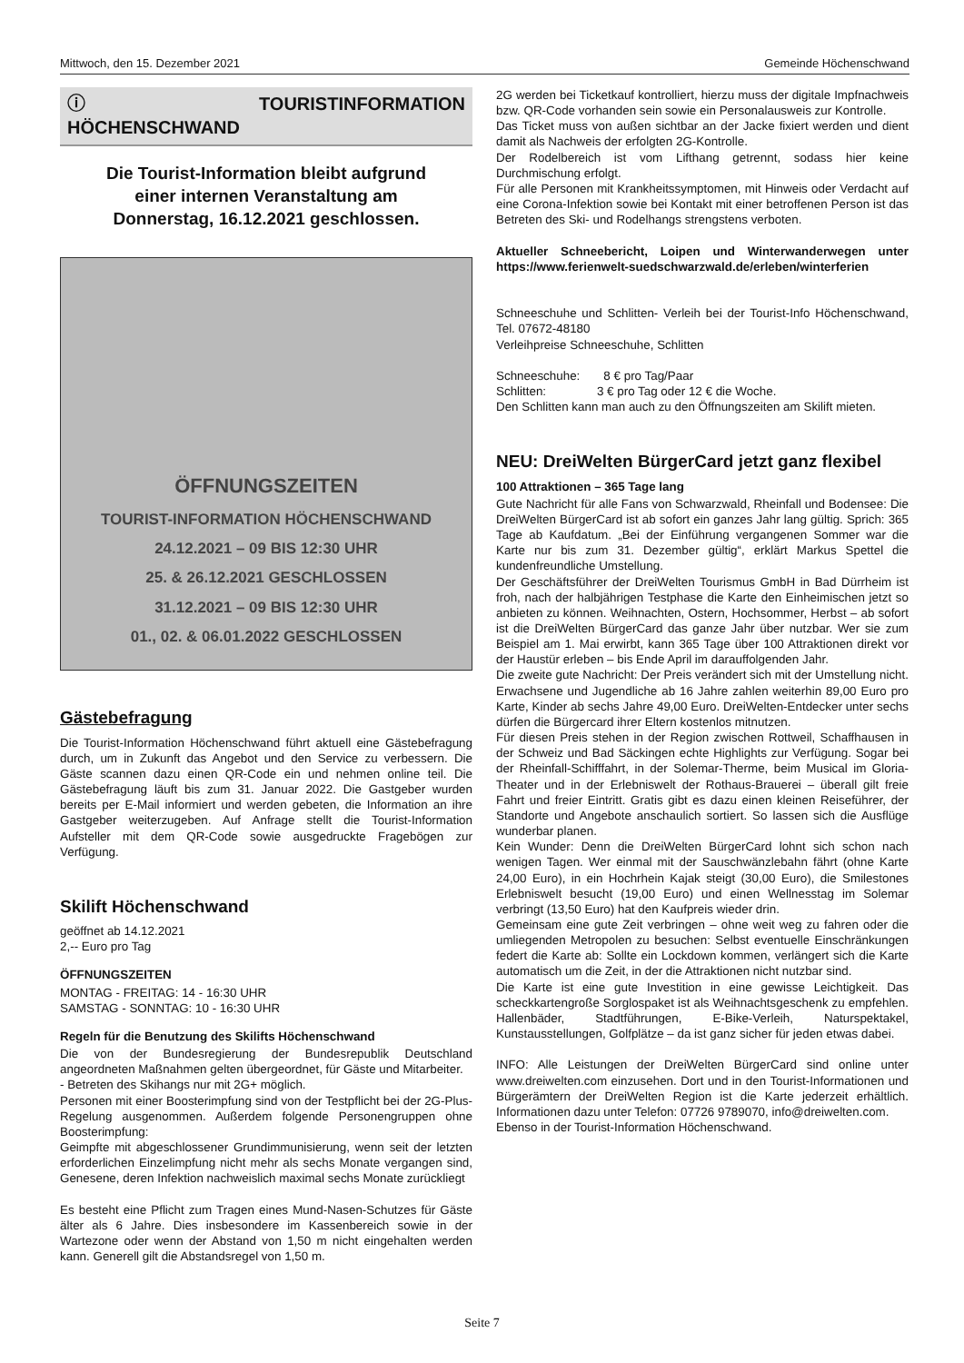Mittwoch, den 15. Dezember 2021 Gemeinde Höchenschwand
ⓘ TOURISTINFORMATION HÖCHENSCHWAND
Die Tourist-Information bleibt aufgrund
einer internen Veranstaltung am
Donnerstag, 16.12.2021 geschlossen.
ÖFFNUNGSZEITEN
TOURIST-INFORMATION HÖCHENSCHWAND
24.12.2021 – 09 BIS 12:30 UHR
25. & 26.12.2021 GESCHLOSSEN
31.12.2021 – 09 BIS 12:30 UHR
01., 02. & 06.01.2022 GESCHLOSSEN
Gästebefragung
Die Tourist-Information Höchenschwand führt aktuell eine Gästebefragung durch, um in Zukunft das Angebot und den Service zu verbessern. Die Gäste scannen dazu einen QR-Code ein und nehmen online teil. Die Gästebefragung läuft bis zum 31. Januar 2022. Die Gastgeber wurden bereits per E-Mail informiert und werden gebeten, die Information an ihre Gastgeber weiterzugeben. Auf Anfrage stellt die Tourist-Information Aufsteller mit dem QR-Code sowie ausgedruckte Fragebögen zur Verfügung.
Skilift Höchenschwand
geöffnet ab 14.12.2021
2,-- Euro pro Tag
ÖFFNUNGSZEITEN
MONTAG - FREITAG: 14 - 16:30 UHR
SAMSTAG - SONNTAG: 10 - 16:30 UHR
Regeln für die Benutzung des Skilifts Höchenschwand
Die von der Bundesregierung der Bundesrepublik Deutschland angeordneten Maßnahmen gelten übergeordnet, für Gäste und Mitarbeiter.
- Betreten des Skihangs nur mit 2G+ möglich.
Personen mit einer Boosterimpfung sind von der Testpflicht bei der 2G-Plus-Regelung ausgenommen. Außerdem folgende Personengruppen ohne Boosterimpfung:
Geimpfte mit abgeschlossener Grundimmunisierung, wenn seit der letzten erforderlichen Einzelimpfung nicht mehr als sechs Monate vergangen sind, Genesene, deren Infektion nachweislich maximal sechs Monate zurückliegt
Es besteht eine Pflicht zum Tragen eines Mund-Nasen-Schutzes für Gäste älter als 6 Jahre. Dies insbesondere im Kassenbereich sowie in der Wartezone oder wenn der Abstand von 1,50 m nicht eingehalten werden kann. Generell gilt die Abstandsregel von 1,50 m.
2G werden bei Ticketkauf kontrolliert, hierzu muss der digitale Impfnachweis bzw. QR-Code vorhanden sein sowie ein Personalausweis zur Kontrolle.
Das Ticket muss von außen sichtbar an der Jacke fixiert werden und dient damit als Nachweis der erfolgten 2G-Kontrolle.
Der Rodelbereich ist vom Lifthang getrennt, sodass hier keine Durchmischung erfolgt.
Für alle Personen mit Krankheitssymptomen, mit Hinweis oder Verdacht auf eine Corona-Infektion sowie bei Kontakt mit einer betroffenen Person ist das Betreten des Ski- und Rodelhangs strengstens verboten.
Aktueller Schneebericht, Loipen und Winterwanderwegen unter https://www.ferienwelt-suedschwarzwald.de/erleben/winterferien
Schneeschuhe und Schlitten- Verleih bei der Tourist-Info Höchenschwand, Tel. 07672-48180
Verleihpreise Schneeschuhe, Schlitten
Schneeschuhe: 8 € pro Tag/Paar
Schlitten: 3 € pro Tag oder 12 € die Woche.
Den Schlitten kann man auch zu den Öffnungszeiten am Skilift mieten.
NEU: DreiWelten BürgerCard jetzt ganz flexibel
100 Attraktionen – 365 Tage lang
Gute Nachricht für alle Fans von Schwarzwald, Rheinfall und Bodensee: Die DreiWelten BürgerCard ist ab sofort ein ganzes Jahr lang gültig. Sprich: 365 Tage ab Kaufdatum. „Bei der Einführung vergangenen Sommer war die Karte nur bis zum 31. Dezember gültig“, erklärt Markus Spettel die kundenfreundliche Umstellung.
Der Geschäftsführer der DreiWelten Tourismus GmbH in Bad Dürrheim ist froh, nach der halbjährigen Testphase die Karte den Einheimischen jetzt so anbieten zu können. Weihnachten, Ostern, Hochsommer, Herbst – ab sofort ist die DreiWelten BürgerCard das ganze Jahr über nutzbar. Wer sie zum Beispiel am 1. Mai erwirbt, kann 365 Tage über 100 Attraktionen direkt vor der Haustür erleben – bis Ende April im darauffolgenden Jahr.
Die zweite gute Nachricht: Der Preis verändert sich mit der Umstellung nicht. Erwachsene und Jugendliche ab 16 Jahre zahlen weiterhin 89,00 Euro pro Karte, Kinder ab sechs Jahre 49,00 Euro. DreiWelten-Entdecker unter sechs dürfen die Bürgercard ihrer Eltern kostenlos mitnutzen.
Für diesen Preis stehen in der Region zwischen Rottweil, Schaffhausen in der Schweiz und Bad Säckingen echte Highlights zur Verfügung. Sogar bei der Rheinfall-Schifffahrt, in der Solemar-Therme, beim Musical im Gloria-Theater und in der Erlebniswelt der Rothaus-Brauerei – überall gilt freie Fahrt und freier Eintritt. Gratis gibt es dazu einen kleinen Reiseführer, der Standorte und Angebote anschaulich sortiert. So lassen sich die Ausflüge wunderbar planen.
Kein Wunder: Denn die DreiWelten BürgerCard lohnt sich schon nach wenigen Tagen. Wer einmal mit der Sauschwänzlebahn fährt (ohne Karte 24,00 Euro), in ein Hochrhein Kajak steigt (30,00 Euro), die Smilestones Erlebniswelt besucht (19,00 Euro) und einen Wellnesstag im Solemar verbringt (13,50 Euro) hat den Kaufpreis wieder drin.
Gemeinsam eine gute Zeit verbringen – ohne weit weg zu fahren oder die umliegenden Metropolen zu besuchen: Selbst eventuelle Einschränkungen federt die Karte ab: Sollte ein Lockdown kommen, verlängert sich die Karte automatisch um die Zeit, in der die Attraktionen nicht nutzbar sind.
Die Karte ist eine gute Investition in eine gewisse Leichtigkeit. Das scheckkartengroße Sorglospaket ist als Weihnachtsgeschenk zu empfehlen. Hallenbäder, Stadtführungen, E-Bike-Verleih, Naturspektakel, Kunstausstellungen, Golfplätze – da ist ganz sicher für jeden etwas dabei.
INFO: Alle Leistungen der DreiWelten BürgerCard sind online unter www.dreiwelten.com einzusehen. Dort und in den Tourist-Informationen und Bürgerämtern der DreiWelten Region ist die Karte jederzeit erhältlich. Informationen dazu unter Telefon: 07726 9789070, info@dreiwelten.com.
Ebenso in der Tourist-Information Höchenschwand.
Seite 7